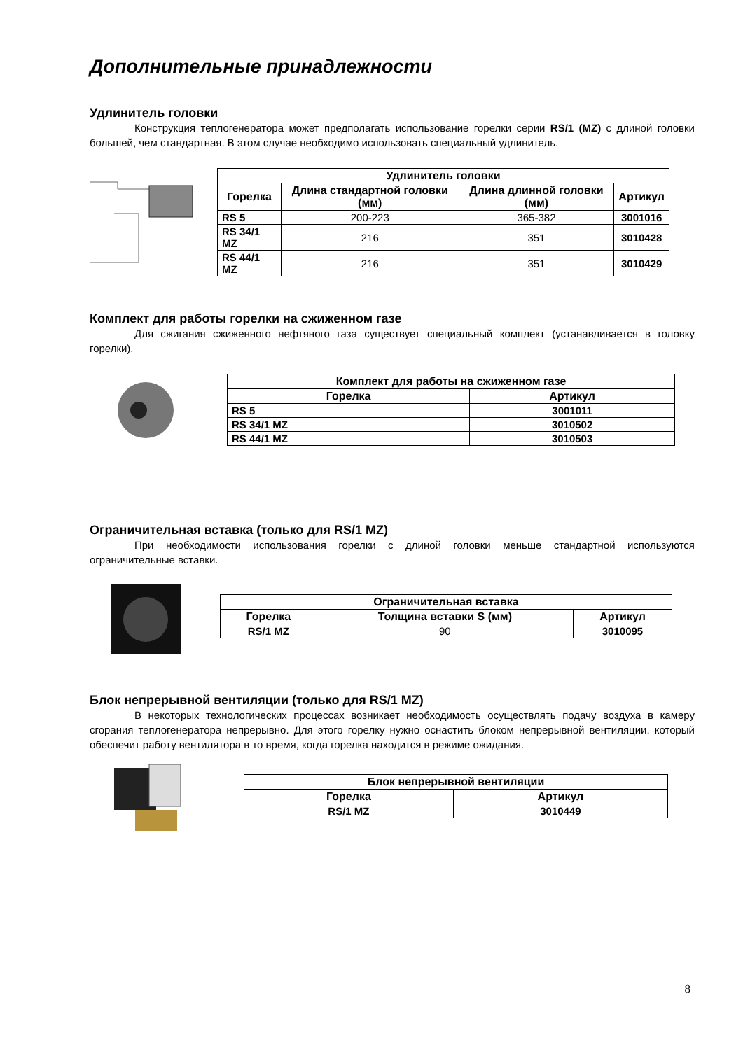Дополнительные принадлежности
Удлинитель головки
Конструкция теплогенератора может предполагать использование горелки серии RS/1 (MZ) с длиной головки большей, чем стандартная. В этом случае необходимо использовать специальный удлинитель.
| Удлинитель головки | | | |
| --- | --- | --- | --- |
| Горелка | Длина стандартной головки (мм) | Длина длинной головки (мм) | Артикул |
| RS 5 | 200-223 | 365-382 | 3001016 |
| RS 34/1 MZ | 216 | 351 | 3010428 |
| RS 44/1 MZ | 216 | 351 | 3010429 |
Комплект для работы горелки на сжиженном газе
Для сжигания сжиженного нефтяного газа существует специальный комплект (устанавливается в головку горелки).
| Комплект для работы на сжиженном газе | |
| --- | --- |
| Горелка | Артикул |
| RS 5 | 3001011 |
| RS 34/1 MZ | 3010502 |
| RS 44/1 MZ | 3010503 |
Ограничительная вставка (только для RS/1 MZ)
При необходимости использования горелки с длиной головки меньше стандартной используются ограничительные вставки.
| Ограничительная вставка | | |
| --- | --- | --- |
| Горелка | Толщина вставки S (мм) | Артикул |
| RS/1 MZ | 90 | 3010095 |
Блок непрерывной вентиляции (только для RS/1 MZ)
В некоторых технологических процессах возникает необходимость осуществлять подачу воздуха в камеру сгорания теплогенератора непрерывно. Для этого горелку нужно оснастить блоком непрерывной вентиляции, который обеспечит работу вентилятора в то время, когда горелка находится в режиме ожидания.
| Блок непрерывной вентиляции | |
| --- | --- |
| Горелка | Артикул |
| RS/1 MZ | 3010449 |
8